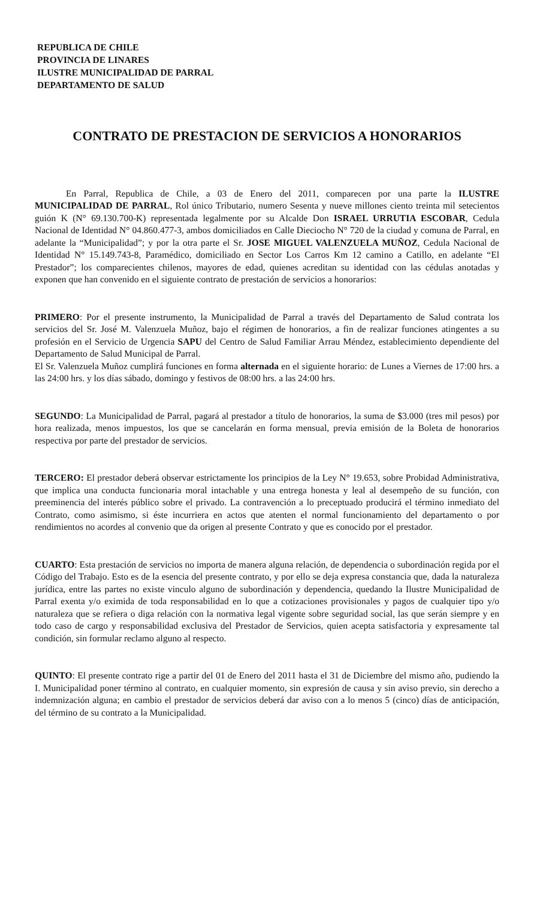REPUBLICA DE CHILE
PROVINCIA DE LINARES
ILUSTRE MUNICIPALIDAD DE PARRAL
DEPARTAMENTO DE SALUD
CONTRATO DE PRESTACION DE SERVICIOS A HONORARIOS
En Parral, Republica de Chile, a 03 de Enero del 2011, comparecen por una parte la ILUSTRE MUNICIPALIDAD DE PARRAL, Rol único Tributario, numero Sesenta y nueve millones ciento treinta mil setecientos guión K (N° 69.130.700-K) representada legalmente por su Alcalde Don ISRAEL URRUTIA ESCOBAR, Cedula Nacional de Identidad N° 04.860.477-3, ambos domiciliados en Calle Dieciocho N° 720 de la ciudad y comuna de Parral, en adelante la “Municipalidad”; y por la otra parte el Sr. JOSE MIGUEL VALENZUELA MUÑOZ, Cedula Nacional de Identidad N° 15.149.743-8, Paramédico, domiciliado en Sector Los Carros Km 12 camino a Catillo, en adelante “El Prestador”; los comparecientes chilenos, mayores de edad, quienes acreditan su identidad con las cédulas anotadas y exponen que han convenido en el siguiente contrato de prestación de servicios a honorarios:
PRIMERO: Por el presente instrumento, la Municipalidad de Parral a través del Departamento de Salud contrata los servicios del Sr. José M. Valenzuela Muñoz, bajo el régimen de honorarios, a fin de realizar funciones atingentes a su profesión en el Servicio de Urgencia SAPU del Centro de Salud Familiar Arrau Méndez, establecimiento dependiente del Departamento de Salud Municipal de Parral.
El Sr. Valenzuela Muñoz cumplirá funciones en forma alternada en el siguiente horario: de Lunes a Viernes de 17:00 hrs. a las 24:00 hrs. y los días sábado, domingo y festivos de 08:00 hrs. a las 24:00 hrs.
SEGUNDO: La Municipalidad de Parral, pagará al prestador a título de honorarios, la suma de $3.000 (tres mil pesos) por hora realizada, menos impuestos, los que se cancelarán en forma mensual, previa emisión de la Boleta de honorarios respectiva por parte del prestador de servicios.
TERCERO: El prestador deberá observar estrictamente los principios de la Ley N° 19.653, sobre Probidad Administrativa, que implica una conducta funcionaria moral intachable y una entrega honesta y leal al desempeño de su función, con preeminencia del interés público sobre el privado. La contravención a lo preceptuado producirá el término inmediato del Contrato, como asimismo, si éste incurriera en actos que atenten el normal funcionamiento del departamento o por rendimientos no acordes al convenio que da origen al presente Contrato y que es conocido por el prestador.
CUARTO: Esta prestación de servicios no importa de manera alguna relación, de dependencia o subordinación regida por el Código del Trabajo. Esto es de la esencia del presente contrato, y por ello se deja expresa constancia que, dada la naturaleza jurídica, entre las partes no existe vinculo alguno de subordinación y dependencia, quedando la Ilustre Municipalidad de Parral exenta y/o eximida de toda responsabilidad en lo que a cotizaciones provisionales y pagos de cualquier tipo y/o naturaleza que se refiera o diga relación con la normativa legal vigente sobre seguridad social, las que serán siempre y en todo caso de cargo y responsabilidad exclusiva del Prestador de Servicios, quien acepta satisfactoria y expresamente tal condición, sin formular reclamo alguno al respecto.
QUINTO: El presente contrato rige a partir del 01 de Enero del 2011 hasta el 31 de Diciembre del mismo año, pudiendo la I. Municipalidad poner término al contrato, en cualquier momento, sin expresión de causa y sin aviso previo, sin derecho a indemnización alguna; en cambio el prestador de servicios deberá dar aviso con a lo menos 5 (cinco) días de anticipación, del término de su contrato a la Municipalidad.